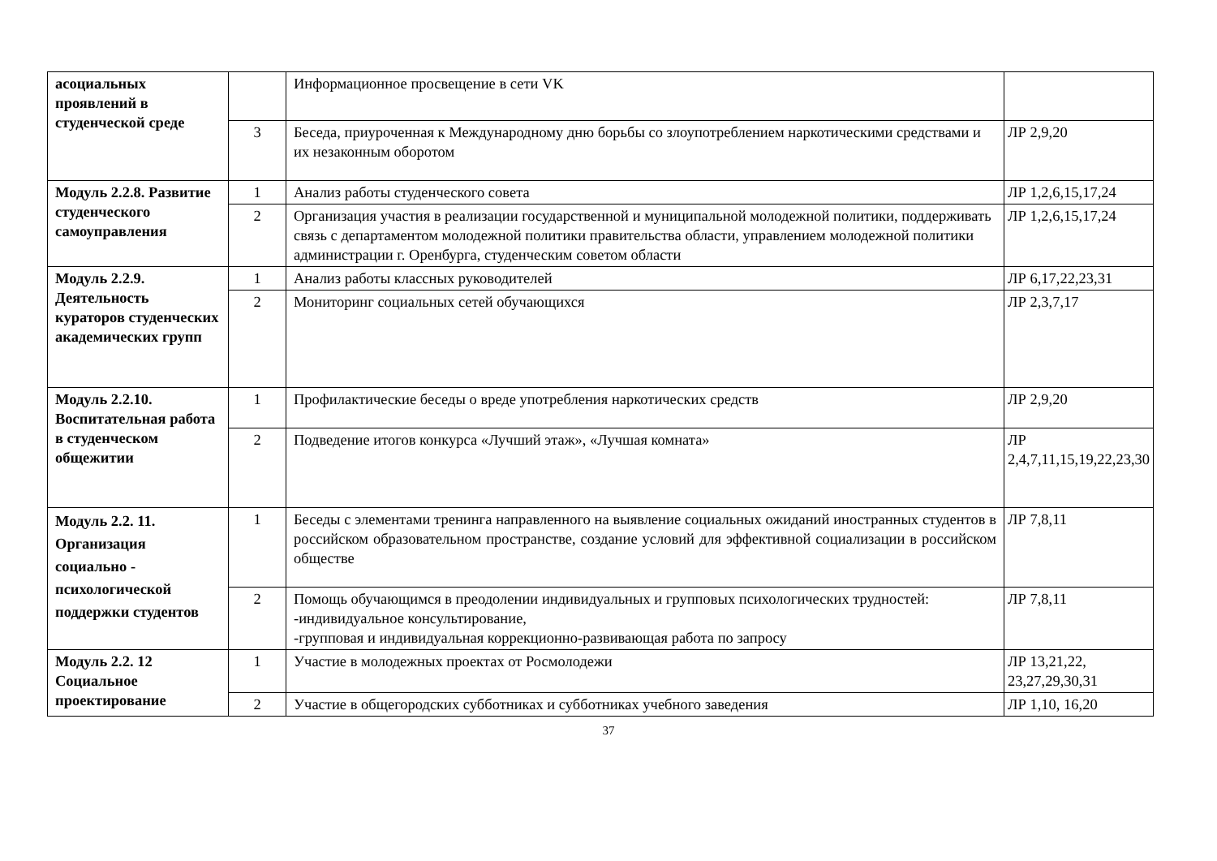| асоциальных проявлений в студенческой среде | | Информационное просвещение в сети VK | |
| | 3 | Беседа, приуроченная к Международному дню борьбы со злоупотреблением наркотическими средствами и их незаконным оборотом | ЛР 2,9,20 |
| Модуль 2.2.8. Развитие студенческого самоуправления | 1 | Анализ работы студенческого совета | ЛР 1,2,6,15,17,24 |
| | 2 | Организация участия в реализации государственной и муниципальной молодежной политики, поддерживать связь с департаментом молодежной политики правительства области, управлением молодежной политики администрации г. Оренбурга, студенческим советом области | ЛР 1,2,6,15,17,24 |
| Модуль 2.2.9. Деятельность кураторов студенческих академических групп | 1 | Анализ работы классных руководителей | ЛР 6,17,22,23,31 |
| | 2 | Мониторинг социальных сетей обучающихся | ЛР 2,3,7,17 |
| Модуль 2.2.10. Воспитательная работа в студенческом общежитии | 1 | Профилактические беседы о вреде употребления наркотических средств | ЛР 2,9,20 |
| | 2 | Подведение итогов конкурса «Лучший этаж», «Лучшая комната» | ЛР 2,4,7,11,15,19,22,23,30 |
| Модуль 2.2. 11. Организация социально - психологической поддержки студентов | 1 | Беседы с элементами тренинга направленного на выявление социальных ожиданий иностранных студентов в российском образовательном пространстве, создание условий для эффективной социализации в российском обществе | ЛР 7,8,11 |
| | 2 | Помощь обучающимся в преодолении индивидуальных и групповых психологических трудностей: -индивидуальное консультирование, -групповая и индивидуальная коррекционно-развивающая работа по запросу | ЛР 7,8,11 |
| Модуль 2.2. 12 Социальное проектирование | 1 | Участие в молодежных проектах от Росмолодежи | ЛР 13,21,22, 23,27,29,30,31 |
| | 2 | Участие в общегородских субботниках и субботниках учебного заведения | ЛР 1,10, 16,20 |
37